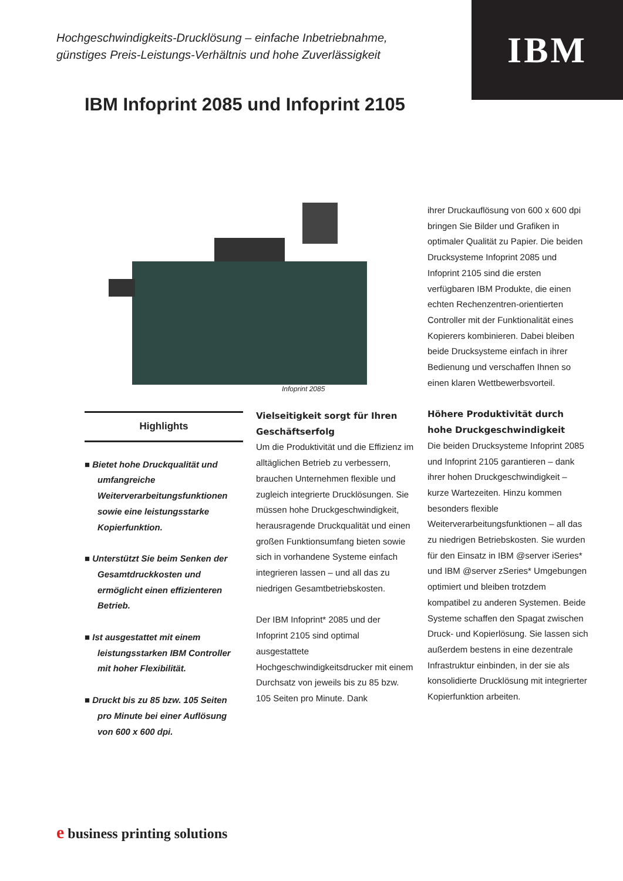IBM
Hochgeschwindigkeits-Drucklösung – einfache Inbetriebnahme,
günstiges Preis-Leistungs-Verhältnis und hohe Zuverlässigkeit
IBM Infoprint 2085 und Infoprint 2105
Infoprint 2085
Highlights
■ Bietet hohe Druckqualität und umfangreiche Weiterverarbeitungsfunktionen sowie eine leistungsstarke Kopierfunktion.
■ Unterstützt Sie beim Senken der Gesamtdruckkosten und ermöglicht einen effizienteren Betrieb.
■ Ist ausgestattet mit einem leistungsstarken IBM Controller mit hoher Flexibilität.
■ Druckt bis zu 85 bzw. 105 Seiten pro Minute bei einer Auflösung von 600 x 600 dpi.
Vielseitigkeit sorgt für Ihren Geschäftserfolg
Um die Produktivität und die Effizienz im alltäglichen Betrieb zu verbessern, brauchen Unternehmen flexible und zugleich integrierte Drucklösungen. Sie müssen hohe Druckgeschwindigkeit, herausragende Druckqualität und einen großen Funktionsumfang bieten sowie sich in vorhandene Systeme einfach integrieren lassen – und all das zu niedrigen Gesamtbetriebskosten.
Der IBM Infoprint* 2085 und der Infoprint 2105 sind optimal ausgestattete Hochgeschwindigkeitsdrucker mit einem Durchsatz von jeweils bis zu 85 bzw. 105 Seiten pro Minute. Dank
ihrer Druckauflösung von 600 x 600 dpi bringen Sie Bilder und Grafiken in optimaler Qualität zu Papier. Die beiden Drucksysteme Infoprint 2085 und Infoprint 2105 sind die ersten verfügbaren IBM Produkte, die einen echten Rechenzentren-orientierten Controller mit der Funktionalität eines Kopierers kombinieren. Dabei bleiben beide Drucksysteme einfach in ihrer Bedienung und verschaffen Ihnen so einen klaren Wettbewerbsvorteil.
Höhere Produktivität durch hohe Druckgeschwindigkeit
Die beiden Drucksysteme Infoprint 2085 und Infoprint 2105 garantieren – dank ihrer hohen Druckgeschwindigkeit – kurze Wartezeiten. Hinzu kommen besonders flexible Weiterverarbeitungsfunktionen – all das zu niedrigen Betriebskosten. Sie wurden für den Einsatz in IBM @server iSeries* und IBM @server zSeries* Umgebungen optimiert und bleiben trotzdem kompatibel zu anderen Systemen. Beide Systeme schaffen den Spagat zwischen Druck- und Kopierlösung. Sie lassen sich außerdem bestens in eine dezentrale Infrastruktur einbinden, in der sie als konsolidierte Drucklösung mit integrierter Kopierfunktion arbeiten.
e business printing solutions